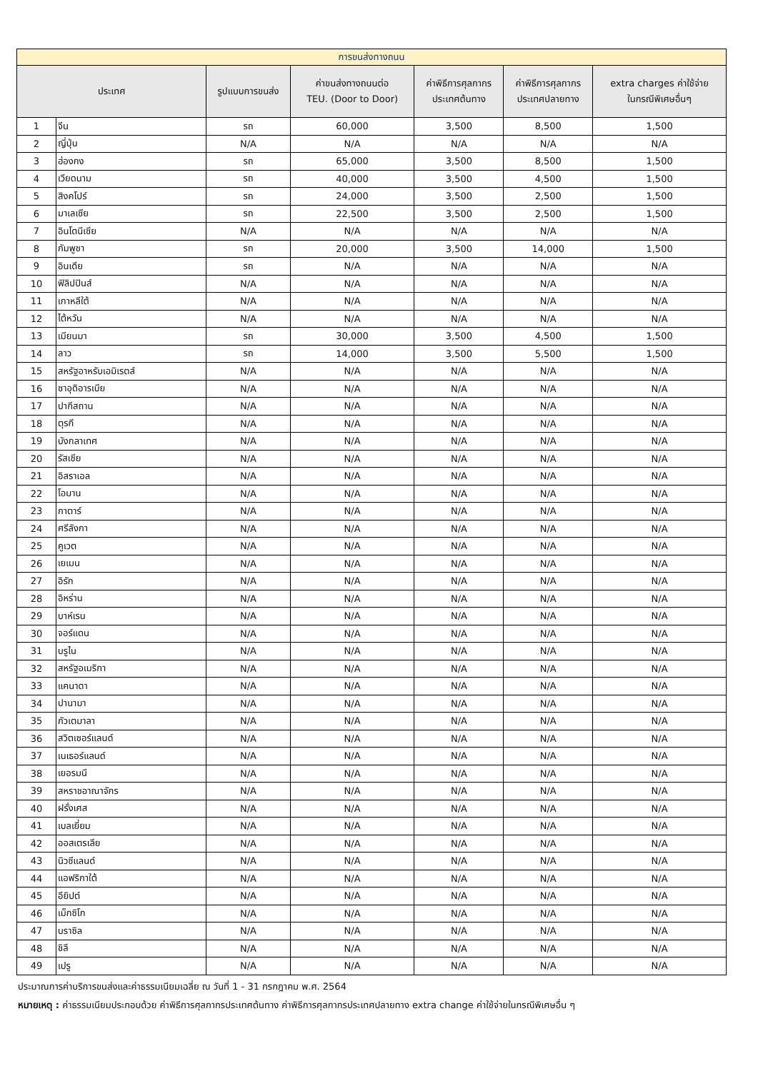| การขนส่งทางถนน | | | | | | |
| --- | --- | --- | --- | --- | --- | --- |
| ประเทศ | | รูปแบบการขนส่ง | ค่าขนส่งทางถนนต่อ TEU. (Door to Door) | ค่าพิธีการศุลกากร ประเทศต้นทาง | ค่าพิธีการศุลกากร ประเทศปลายทาง | extra charges ค่าใช้จ่าย ในกรณีพิเศษอื่นๆ |
| 1 | จีน | รถ | 60,000 | 3,500 | 8,500 | 1,500 |
| 2 | ญี่ปุ่น | N/A | N/A | N/A | N/A | N/A |
| 3 | ฮ่องกง | รถ | 65,000 | 3,500 | 8,500 | 1,500 |
| 4 | เวียดนาม | รถ | 40,000 | 3,500 | 4,500 | 1,500 |
| 5 | สิงคโปร์ | รถ | 24,000 | 3,500 | 2,500 | 1,500 |
| 6 | มาเลเซีย | รถ | 22,500 | 3,500 | 2,500 | 1,500 |
| 7 | อินโดนีเซีย | N/A | N/A | N/A | N/A | N/A |
| 8 | กัมพูชา | รถ | 20,000 | 3,500 | 14,000 | 1,500 |
| 9 | อินเดีย | รถ | N/A | N/A | N/A | N/A |
| 10 | ฟิลิปปินส์ | N/A | N/A | N/A | N/A | N/A |
| 11 | เกาหลีใต้ | N/A | N/A | N/A | N/A | N/A |
| 12 | ไต้หวัน | N/A | N/A | N/A | N/A | N/A |
| 13 | เมียนมา | รถ | 30,000 | 3,500 | 4,500 | 1,500 |
| 14 | ลาว | รถ | 14,000 | 3,500 | 5,500 | 1,500 |
| 15 | สหรัฐอาหรับเอมิเรตส์ | N/A | N/A | N/A | N/A | N/A |
| 16 | ซาอุดิอารเบีย | N/A | N/A | N/A | N/A | N/A |
| 17 | ปากีสถาน | N/A | N/A | N/A | N/A | N/A |
| 18 | ตุรกี | N/A | N/A | N/A | N/A | N/A |
| 19 | บังกลาเทศ | N/A | N/A | N/A | N/A | N/A |
| 20 | รัสเซีย | N/A | N/A | N/A | N/A | N/A |
| 21 | อิสราเอล | N/A | N/A | N/A | N/A | N/A |
| 22 | โอมาน | N/A | N/A | N/A | N/A | N/A |
| 23 | กาตาร์ | N/A | N/A | N/A | N/A | N/A |
| 24 | ศรีลังกา | N/A | N/A | N/A | N/A | N/A |
| 25 | คูเวต | N/A | N/A | N/A | N/A | N/A |
| 26 | เยเมน | N/A | N/A | N/A | N/A | N/A |
| 27 | อิรัก | N/A | N/A | N/A | N/A | N/A |
| 28 | อิหร่าน | N/A | N/A | N/A | N/A | N/A |
| 29 | บาห์เรน | N/A | N/A | N/A | N/A | N/A |
| 30 | จอร์แดน | N/A | N/A | N/A | N/A | N/A |
| 31 | บรูไน | N/A | N/A | N/A | N/A | N/A |
| 32 | สหรัฐอเมริกา | N/A | N/A | N/A | N/A | N/A |
| 33 | แคนาดา | N/A | N/A | N/A | N/A | N/A |
| 34 | ปานามา | N/A | N/A | N/A | N/A | N/A |
| 35 | กัวเตมาลา | N/A | N/A | N/A | N/A | N/A |
| 36 | สวิตเซอร์แลนด์ | N/A | N/A | N/A | N/A | N/A |
| 37 | เนเธอร์แลนด์ | N/A | N/A | N/A | N/A | N/A |
| 38 | เยอรมนี | N/A | N/A | N/A | N/A | N/A |
| 39 | สหราชอาณาจักร | N/A | N/A | N/A | N/A | N/A |
| 40 | ฝรั่งเศส | N/A | N/A | N/A | N/A | N/A |
| 41 | เบลเยี่ยม | N/A | N/A | N/A | N/A | N/A |
| 42 | ออสเตรเลีย | N/A | N/A | N/A | N/A | N/A |
| 43 | นิวซีแลนด์ | N/A | N/A | N/A | N/A | N/A |
| 44 | แอฟริกาใต้ | N/A | N/A | N/A | N/A | N/A |
| 45 | อียิปต์ | N/A | N/A | N/A | N/A | N/A |
| 46 | เม็กซิโก | N/A | N/A | N/A | N/A | N/A |
| 47 | บราซิล | N/A | N/A | N/A | N/A | N/A |
| 48 | ชิลี | N/A | N/A | N/A | N/A | N/A |
| 49 | เปรู | N/A | N/A | N/A | N/A | N/A |
ประมาณการค่าบริการขนส่งและค่าธรรมเนียมเฉลี่ย ณ วันที่ 1 - 31 กรกฎาคม พ.ศ. 2564
หมายเหตุ : ค่าธรรมเนียมประกอบด้วย ค่าพิธีการศุลกากรประเทศต้นทาง ค่าพิธีการศุลกากรประเทศปลายทาง extra change ค่าใช้จ่ายในกรณีพิเศษอื่น ๆ